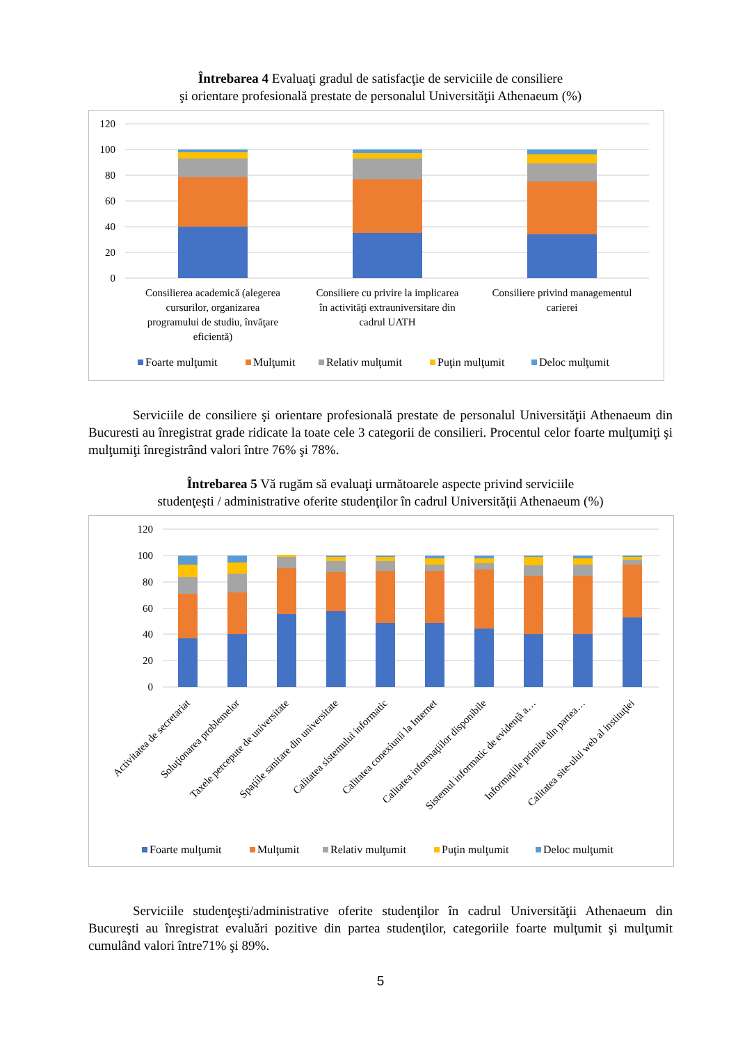Întrebarea 4 Evaluaţi gradul de satisfacţie de serviciile de consiliere
şi orientare profesională prestate de personalul Universităţii Athenaeum (%)
120
100
80
60
40
20
0
Consilierea academică (alegerea
cursurilor, organizarea
programului de studiu, învăţare
eficientă)
Consiliere cu privire la implicarea
în activităţi extrauniversitare din
cadrul UATH
Consiliere privind managementul
carierei
Foarte mulţumit
Mulţumit
Relativ mulţumit
Puţin mulţumit
Deloc mulţumit
Serviciile de consiliere şi orientare profesională prestate de personalul Universităţii Athenaeum din Bucuresti au înregistrat grade ridicate la toate cele 3 categorii de consilieri. Procentul celor foarte mulţumiţi şi mulţumiţi înregistrând valori între 76% şi 78%.
Întrebarea 5 Vă rugăm să evaluaţi următoarele aspecte privind serviciile
studenţeşti / administrative oferite studenţilor în cadrul Universităţii Athenaeum (%)
120
100
80
60
40
20
0
Activitatea de secretariat
Soluţionarea problemelor
Taxele percepute de universitate
Spaţiile sanitare din universitate
Calitatea sistemului informatic
Calitatea conexiunii la Internet
Calitatea informaţiilor disponibile
Sistemul informatic de evidenţă a…
Informaţiile primite din partea…
Calitatea site-ului web al instituţiei
Foarte mulţumit
Mulţumit
Relativ mulţumit
Puţin mulţumit
Deloc mulţumit
Serviciile studenţeşti/administrative oferite studenţilor în cadrul Universităţii Athenaeum din Bucureşti au înregistrat evaluări pozitive din partea studenţilor, categoriile foarte mulţumit şi mulţumit cumulând valori între71% şi 89%.
5